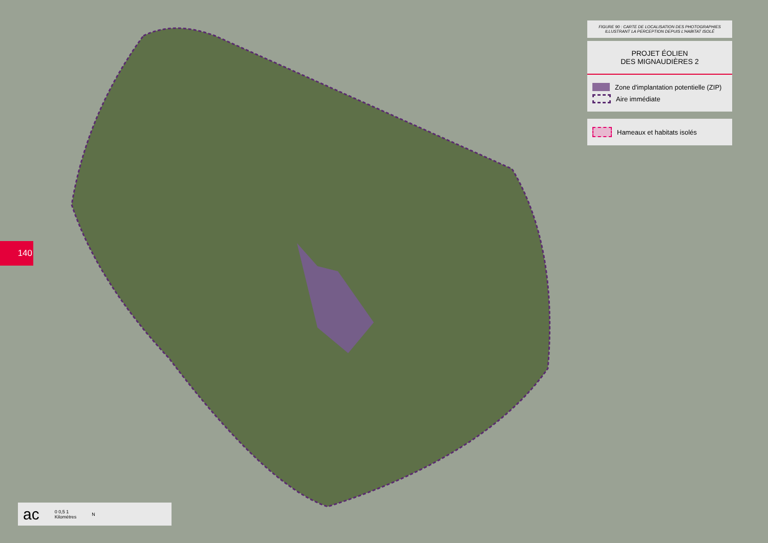FIGURE 90 : CARTE DE LOCALISATION DES PHOTOGRAPHIES ILLUSTRANT LA PERCEPTION DEPUIS L'HABITAT ISOLÉ
PROJET ÉOLIEN
DES MIGNAUDIÈRES 2
Zone d'implantation potentielle (ZIP)
Aire immédiate
Hameaux et habitats isolés
140
ac 0 0,5 1
Kilomètres N
96 95 92 91 83 90 89 84 85 86 88 87 93 94